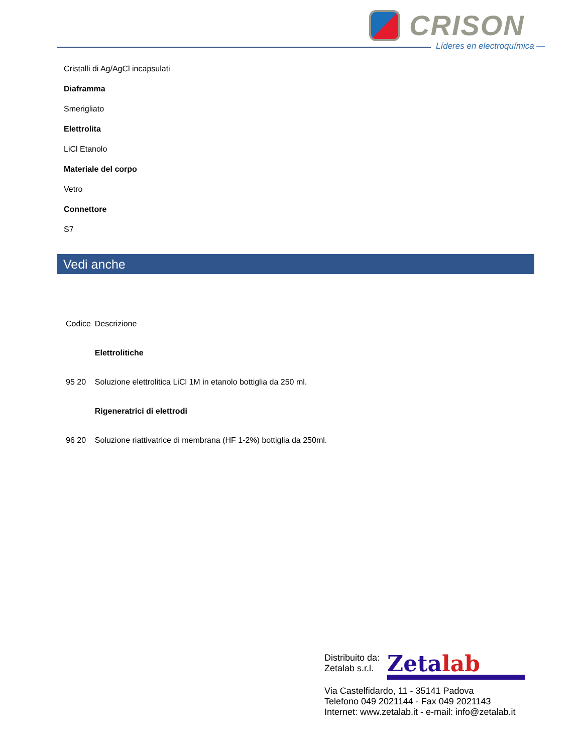CRISON
Líderes en electroquímica —
Cristalli di Ag/AgCl incapsulati
Diaframma
Smerigliato
Elettrolita
LiCl Etanolo
Materiale del corpo
Vetro
Connettore
S7
Vedi anche
| Codice | Descrizione |
| --- | --- |
| | Elettrolitiche |
| 95 20 | Soluzione elettrolitica LiCl 1M in etanolo bottiglia da 250 ml. |
| | Rigeneratrici di elettrodi |
| 96 20 | Soluzione riattivatrice di membrana (HF 1-2%) bottiglia da 250ml. |
Distribuito da:
Zetalab s.r.l.
Zetalab
Via Castelfidardo, 11 - 35141 Padova
Telefono 049 2021144 - Fax 049 2021143
Internet: www.zetalab.it - e-mail: info@zetalab.it